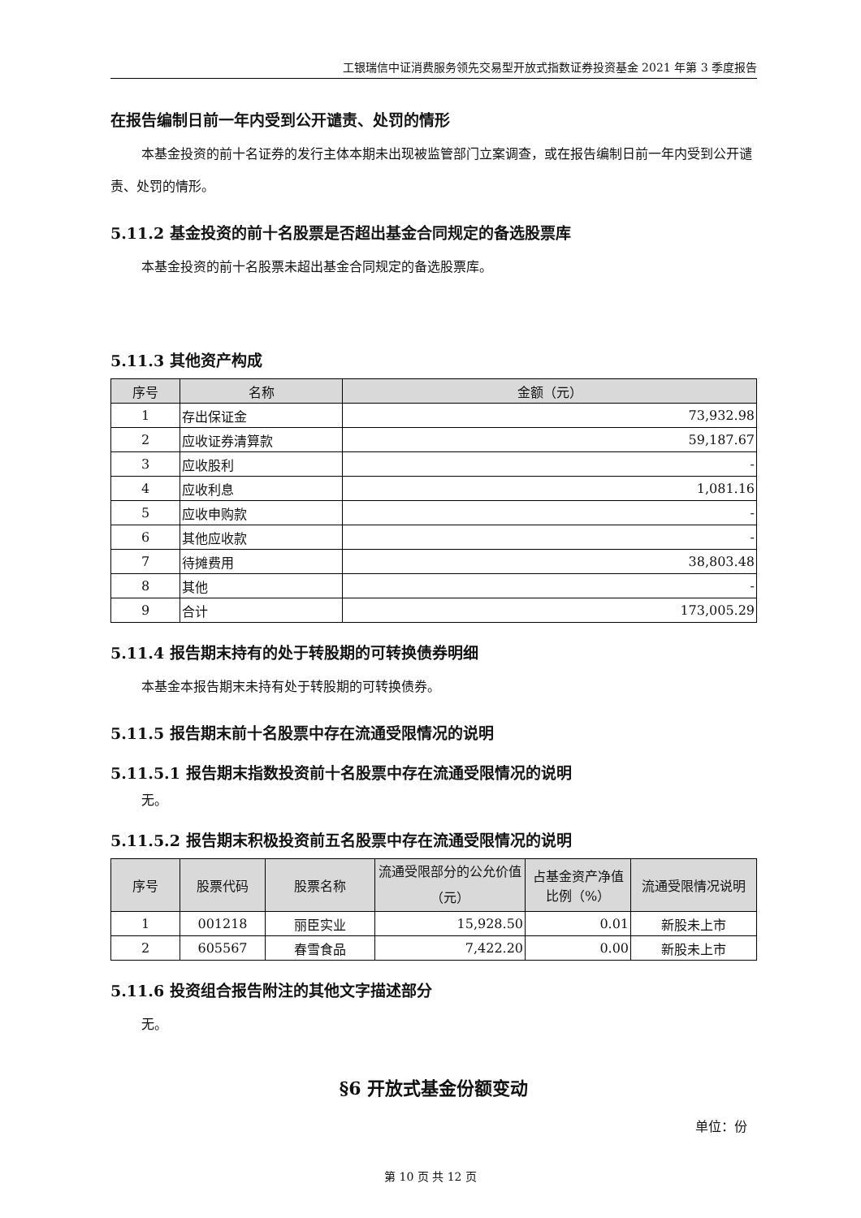工银瑞信中证消费服务领先交易型开放式指数证券投资基金 2021 年第 3 季度报告
在报告编制日前一年内受到公开谴责、处罚的情形
本基金投资的前十名证券的发行主体本期未出现被监管部门立案调查，或在报告编制日前一年内受到公开谴责、处罚的情形。
5.11.2 基金投资的前十名股票是否超出基金合同规定的备选股票库
本基金投资的前十名股票未超出基金合同规定的备选股票库。
5.11.3 其他资产构成
| 序号 | 名称 | 金额（元） |
| --- | --- | --- |
| 1 | 存出保证金 | 73,932.98 |
| 2 | 应收证券清算款 | 59,187.67 |
| 3 | 应收股利 | - |
| 4 | 应收利息 | 1,081.16 |
| 5 | 应收申购款 | - |
| 6 | 其他应收款 | - |
| 7 | 待摊费用 | 38,803.48 |
| 8 | 其他 | - |
| 9 | 合计 | 173,005.29 |
5.11.4 报告期末持有的处于转股期的可转换债券明细
本基金本报告期末未持有处于转股期的可转换债券。
5.11.5 报告期末前十名股票中存在流通受限情况的说明
5.11.5.1 报告期末指数投资前十名股票中存在流通受限情况的说明
无。
5.11.5.2 报告期末积极投资前五名股票中存在流通受限情况的说明
| 序号 | 股票代码 | 股票名称 | 流通受限部分的公允价值（元） | 占基金资产净值比例（%） | 流通受限情况说明 |
| --- | --- | --- | --- | --- | --- |
| 1 | 001218 | 丽臣实业 | 15,928.50 | 0.01 | 新股未上市 |
| 2 | 605567 | 春雪食品 | 7,422.20 | 0.00 | 新股未上市 |
5.11.6 投资组合报告附注的其他文字描述部分
无。
§6 开放式基金份额变动
单位：份
第 10 页 共 12 页